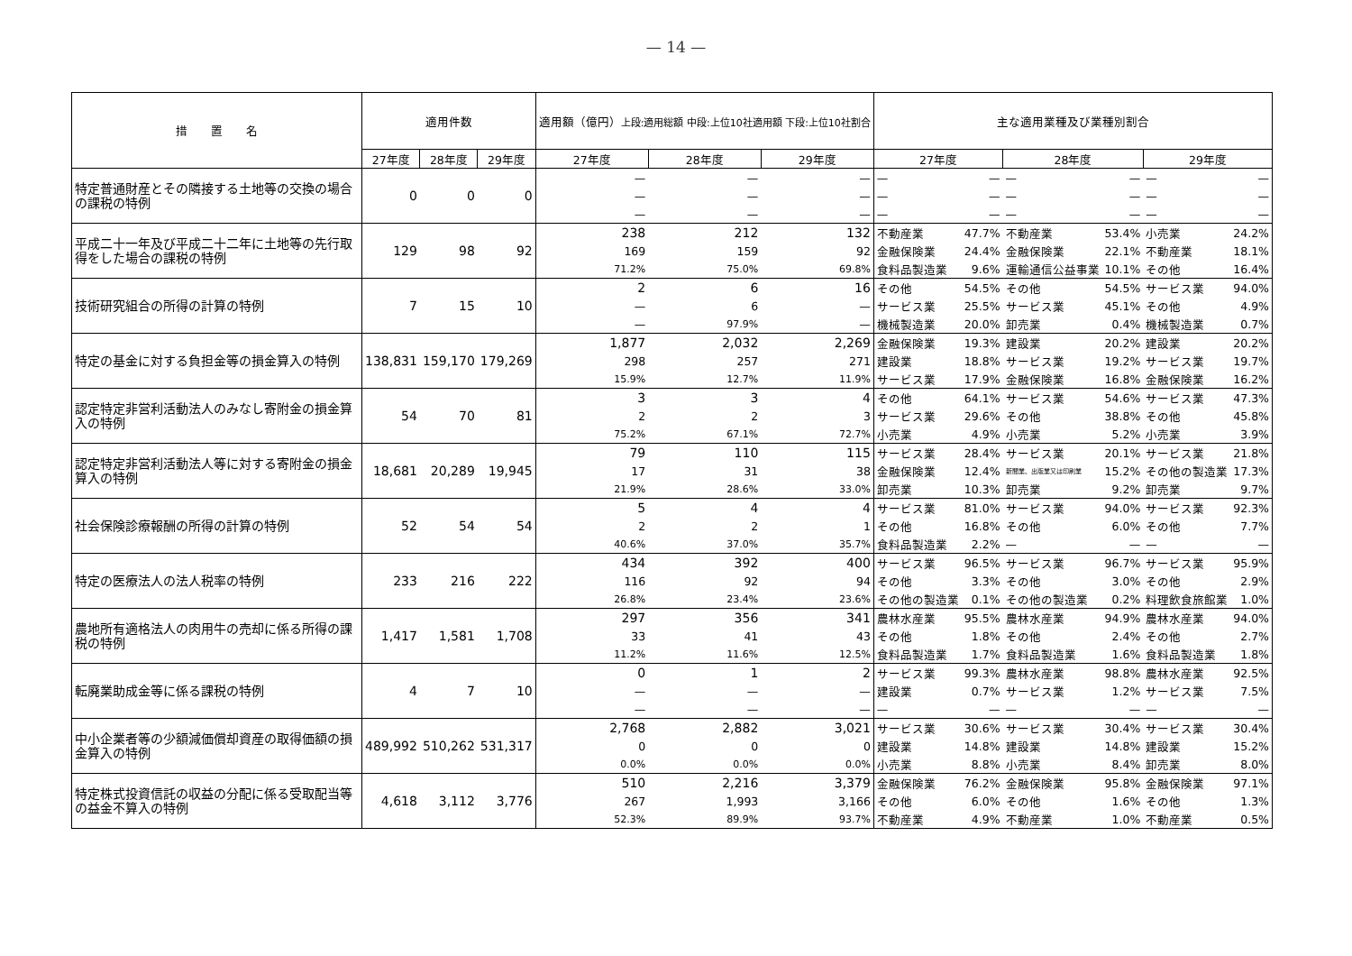— 14 —
| 措 置 名 | 適用件数 | | | 適用額（億円） 上段:適用総額 中段:上位10社適用額 下段:上位10社割合 | | | 主な適用業種及び業種別割合 | | | | | |
| --- | --- | --- | --- | --- | --- | --- | --- | --- | --- | --- | --- | --- |
| | 27年度 | 28年度 | 29年度 | 27年度 | 28年度 | 29年度 | 27年度 | | 28年度 | | 29年度 | |
| 特定普通財産とその隣接する土地等の交換の場合の課税の特例 | 0 | 0 | 0 | — | — | — | — | — | — | — | — | — |
| | | | | — | — | — | — | — | — | — | — | — |
| | | | | — | — | — | — | — | — | — | — | — |
| 平成二十一年及び平成二十二年に土地等の先行取得をした場合の課税の特例 | 129 | 98 | 92 | 238 | 212 | 132 | 不動産業 | 47.7% | 不動産業 | 53.4% | 小売業 | 24.2% |
| | | | | 169 | 159 | 92 | 金融保険業 | 24.4% | 金融保険業 | 22.1% | 不動産業 | 18.1% |
| | | | | 71.2% | 75.0% | 69.8% | 食料品製造業 | 9.6% | 運輸通信公益事業 | 10.1% | その他 | 16.4% |
| 技術研究組合の所得の計算の特例 | 7 | 15 | 10 | 2 | 6 | 16 | その他 | 54.5% | その他 | 54.5% | サービス業 | 94.0% |
| | | | | — | 6 | — | サービス業 | 25.5% | サービス業 | 45.1% | その他 | 4.9% |
| | | | | — | 97.9% | — | 機械製造業 | 20.0% | 卸売業 | 0.4% | 機械製造業 | 0.7% |
| 特定の基金に対する負担金等の損金算入の特例 | 138,831 | 159,170 | 179,269 | 1,877 | 2,032 | 2,269 | 金融保険業 | 19.3% | 建設業 | 20.2% | 建設業 | 20.2% |
| | | | | 298 | 257 | 271 | 建設業 | 18.8% | サービス業 | 19.2% | サービス業 | 19.7% |
| | | | | 15.9% | 12.7% | 11.9% | サービス業 | 17.9% | 金融保険業 | 16.8% | 金融保険業 | 16.2% |
| 認定特定非営利活動法人のみなし寄附金の損金算入の特例 | 54 | 70 | 81 | 3 | 3 | 4 | その他 | 64.1% | サービス業 | 54.6% | サービス業 | 47.3% |
| | | | | 2 | 2 | 3 | サービス業 | 29.6% | その他 | 38.8% | その他 | 45.8% |
| | | | | 75.2% | 67.1% | 72.7% | 小売業 | 4.9% | 小売業 | 5.2% | 小売業 | 3.9% |
| 認定特定非営利活動法人等に対する寄附金の損金算入の特例 | 18,681 | 20,289 | 19,945 | 79 | 110 | 115 | サービス業 | 28.4% | サービス業 | 20.1% | サービス業 | 21.8% |
| | | | | 17 | 31 | 38 | 金融保険業 | 12.4% | 新聞業、出版業又は印刷業 | 15.2% | その他の製造業 | 17.3% |
| | | | | 21.9% | 28.6% | 33.0% | 卸売業 | 10.3% | 卸売業 | 9.2% | 卸売業 | 9.7% |
| 社会保険診療報酬の所得の計算の特例 | 52 | 54 | 54 | 5 | 4 | 4 | サービス業 | 81.0% | サービス業 | 94.0% | サービス業 | 92.3% |
| | | | | 2 | 2 | 1 | その他 | 16.8% | その他 | 6.0% | その他 | 7.7% |
| | | | | 40.6% | 37.0% | 35.7% | 食料品製造業 | 2.2% | — | — | — | — |
| 特定の医療法人の法人税率の特例 | 233 | 216 | 222 | 434 | 392 | 400 | サービス業 | 96.5% | サービス業 | 96.7% | サービス業 | 95.9% |
| | | | | 116 | 92 | 94 | その他 | 3.3% | その他 | 3.0% | その他 | 2.9% |
| | | | | 26.8% | 23.4% | 23.6% | その他の製造業 | 0.1% | その他の製造業 | 0.2% | 料理飲食旅館業 | 1.0% |
| 農地所有適格法人の肉用牛の売却に係る所得の課税の特例 | 1,417 | 1,581 | 1,708 | 297 | 356 | 341 | 農林水産業 | 95.5% | 農林水産業 | 94.9% | 農林水産業 | 94.0% |
| | | | | 33 | 41 | 43 | その他 | 1.8% | その他 | 2.4% | その他 | 2.7% |
| | | | | 11.2% | 11.6% | 12.5% | 食料品製造業 | 1.7% | 食料品製造業 | 1.6% | 食料品製造業 | 1.8% |
| 転廃業助成金等に係る課税の特例 | 4 | 7 | 10 | 0 | 1 | 2 | サービス業 | 99.3% | 農林水産業 | 98.8% | 農林水産業 | 92.5% |
| | | | | — | — | — | 建設業 | 0.7% | サービス業 | 1.2% | サービス業 | 7.5% |
| | | | | — | — | — | — | — | — | — | — | — |
| 中小企業者等の少額減価償却資産の取得価額の損金算入の特例 | 489,992 | 510,262 | 531,317 | 2,768 | 2,882 | 3,021 | サービス業 | 30.6% | サービス業 | 30.4% | サービス業 | 30.4% |
| | | | | 0 | 0 | 0 | 建設業 | 14.8% | 建設業 | 14.8% | 建設業 | 15.2% |
| | | | | 0.0% | 0.0% | 0.0% | 小売業 | 8.8% | 小売業 | 8.4% | 卸売業 | 8.0% |
| 特定株式投資信託の収益の分配に係る受取配当等の益金不算入の特例 | 4,618 | 3,112 | 3,776 | 510 | 2,216 | 3,379 | 金融保険業 | 76.2% | 金融保険業 | 95.8% | 金融保険業 | 97.1% |
| | | | | 267 | 1,993 | 3,166 | その他 | 6.0% | その他 | 1.6% | その他 | 1.3% |
| | | | | 52.3% | 89.9% | 93.7% | 不動産業 | 4.9% | 不動産業 | 1.0% | 不動産業 | 0.5% |